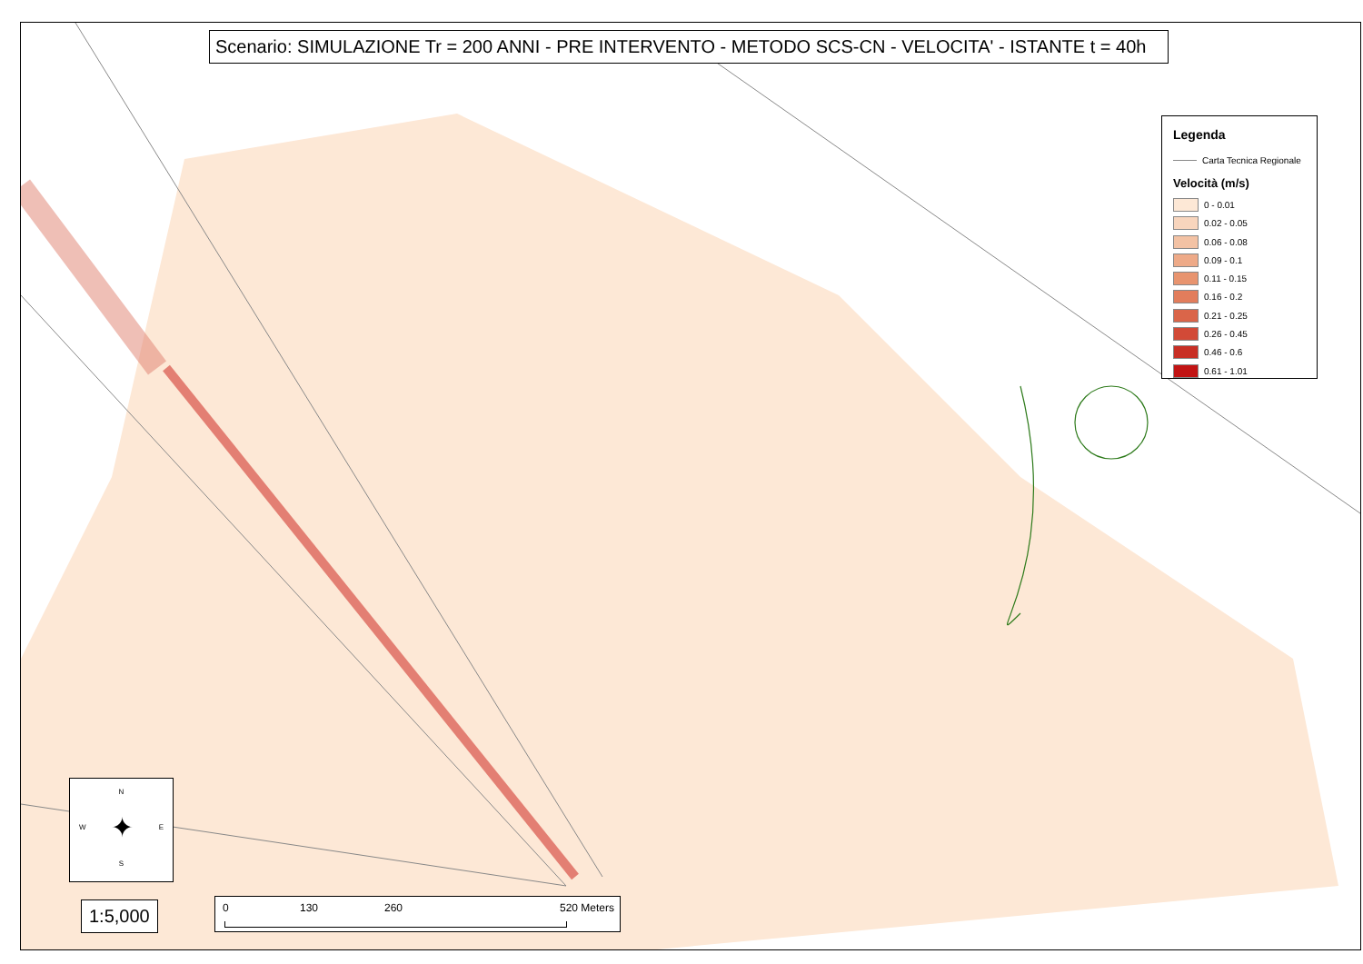Scenario: SIMULAZIONE Tr = 200 ANNI - PRE INTERVENTO - METODO SCS-CN - VELOCITA' - ISTANTE t = 40h
Legenda
Carta Tecnica Regionale
Velocità (m/s)
0 - 0.01
0.02 - 0.05
0.06 - 0.08
0.09 - 0.1
0.11 - 0.15
0.16 - 0.2
0.21 - 0.25
0.26 - 0.45
0.46 - 0.6
0.61 - 1.01
N
W ✦ E
S
1:5,000 0 130 260 520 Meters